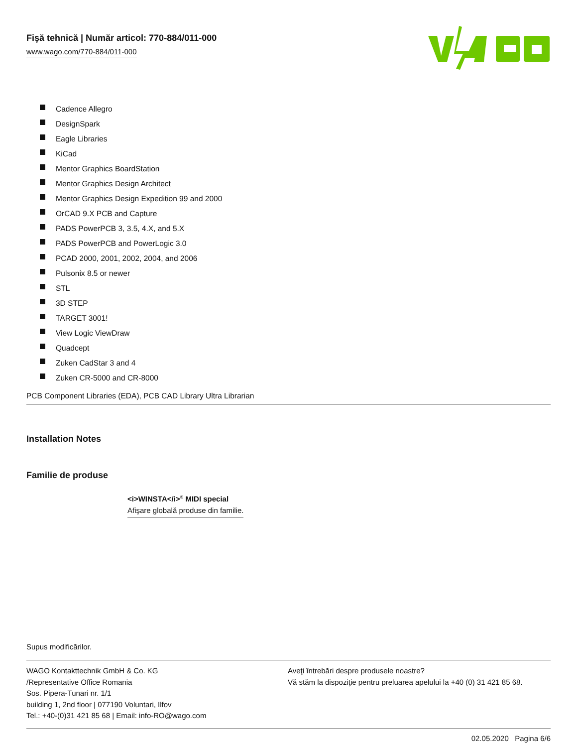Fişă tehnică | Număr articol: 770-884/011-000
www.wago.com/770-884/011-000
Cadence Allegro
DesignSpark
Eagle Libraries
KiCad
Mentor Graphics BoardStation
Mentor Graphics Design Architect
Mentor Graphics Design Expedition 99 and 2000
OrCAD 9.X PCB and Capture
PADS PowerPCB 3, 3.5, 4.X, and 5.X
PADS PowerPCB and PowerLogic 3.0
PCAD 2000, 2001, 2002, 2004, and 2006
Pulsonix 8.5 or newer
STL
3D STEP
TARGET 3001!
View Logic ViewDraw
Quadcept
Zuken CadStar 3 and 4
Zuken CR-5000 and CR-8000
PCB Component Libraries (EDA), PCB CAD Library Ultra Librarian
Installation Notes
Familie de produse
<i>WINSTA</i><sup>®</sup> MIDI special
Afişare globală produse din familie.
Supus modificărilor.
WAGO Kontakttechnik GmbH & Co. KG
/Representative Office Romania
Sos. Pipera-Tunari nr. 1/1
building 1, 2nd floor | 077190 Voluntari, Ilfov
Tel.: +40-(0)31 421 85 68 | Email: info-RO@wago.com
Aveţi întrebări despre produsele noastre?
Vă stăm la dispoziţie pentru preluarea apelului la +40 (0) 31 421 85 68.
02.05.2020 Pagina 6/6